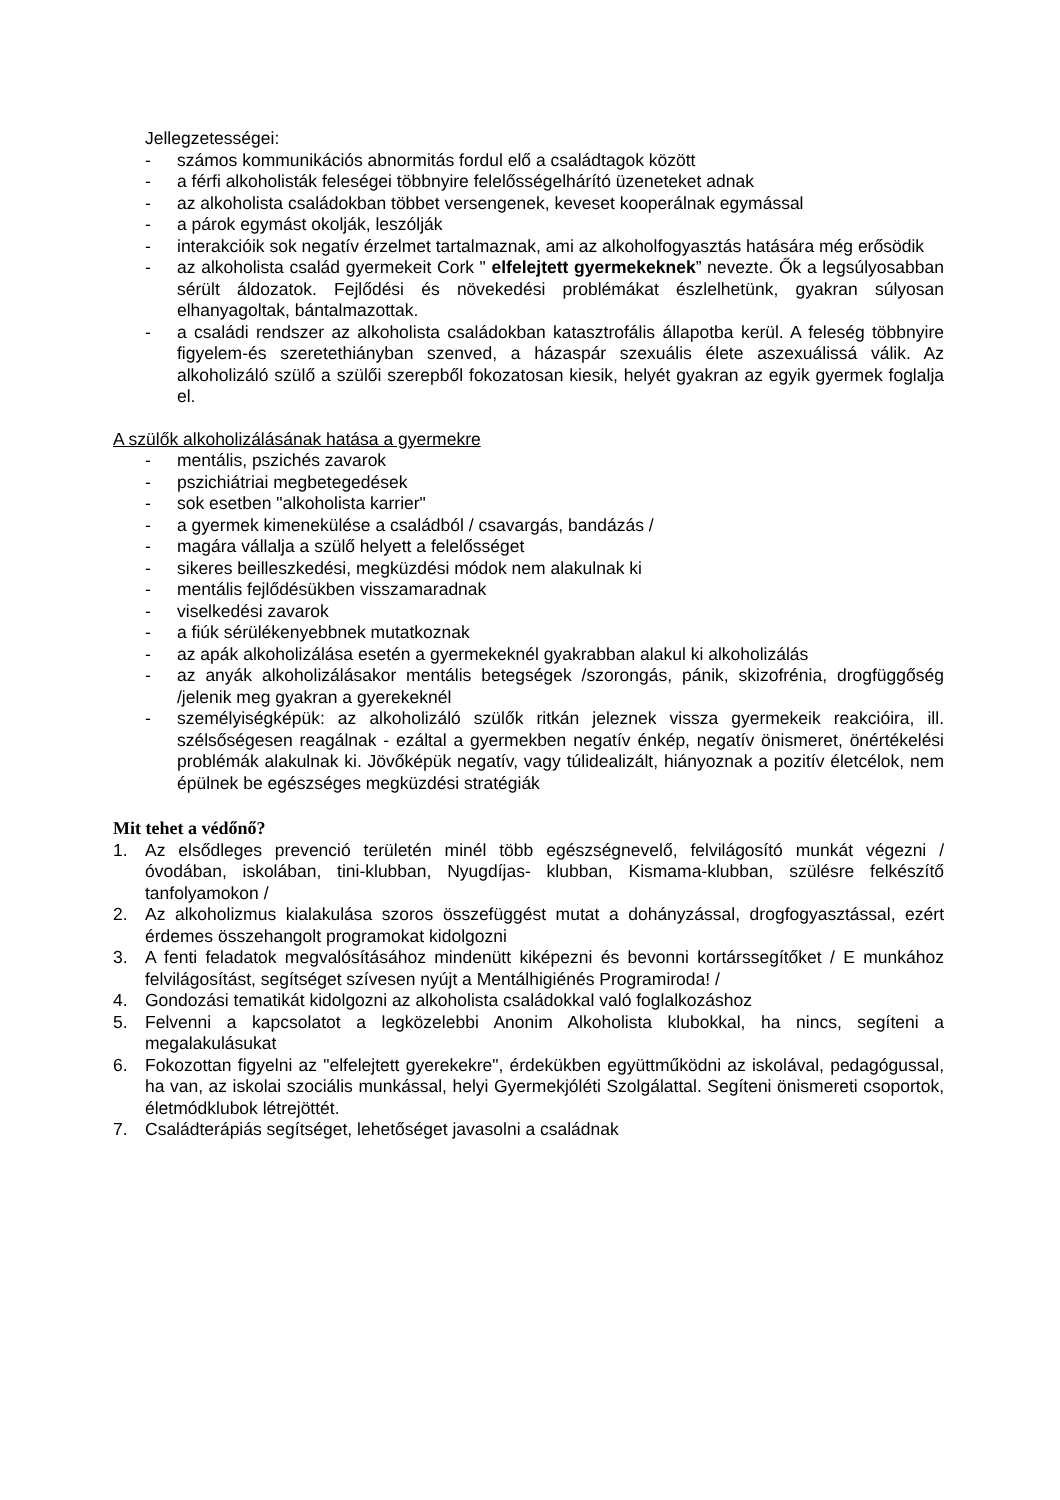Jellegzetességei:
- számos kommunikációs abnormitás fordul elő a családtagok között
- a férfi alkoholisták feleségei többnyire felelősségelhárító üzeneteket adnak
- az alkoholista családokban többet versengenek, keveset kooperálnak egymással
- a párok egymást okolják, leszólják
- interakcióik sok negatív érzelmet tartalmaznak, ami az alkoholfogyasztás hatására még erősödik
- az alkoholista család gyermekeit Cork " elfelejtett gyermekeknek” nevezte. Ők a legsúlyosabban sérült áldozatok. Fejlődési és növekedési problémákat észlelhetünk, gyakran súlyosan elhanyagoltak, bántalmazottak.
- a családi rendszer az alkoholista családokban katasztrofális állapotba kerül. A feleség többnyire figyelem-és szeretethiányban szenved, a házaspár szexuális élete aszexuálissá válik. Az alkoholizáló szülő a szülői szerepből fokozatosan kiesik, helyét gyakran az egyik gyermek foglalja el.
A szülők alkoholizálásának hatása a gyermekre
- mentális, pszichés zavarok
- pszichiátriai megbetegedések
- sok esetben "alkoholista karrier"
- a gyermek kimenekülése a családból / csavargás, bandázás /
- magára vállalja a szülő helyett a felelősséget
- sikeres beilleszkedési, megküzdési módok nem alakulnak ki
- mentális fejlődésükben visszamaradnak
- viselkedési zavarok
- a fiúk sérülékenyebbnek mutatkoznak
- az apák alkoholizálása esetén a gyermekeknél gyakrabban alakul ki alkoholizálás
- az anyák alkoholizálásakor mentális betegségek /szorongás, pánik, skizofrénia, drogfüggőség /jelenik meg gyakran a gyerekeknél
- személyiségképük: az alkoholizáló szülők ritkán jeleznek vissza gyermekeik reakcióira, ill. szélsőségesen reagálnak - ezáltal a gyermekben negatív énkép, negatív önismeret, önértékelési problémák alakulnak ki. Jövőképük negatív, vagy túlidealizált, hiányoznak a pozitív életcélok, nem épülnek be egészséges megküzdési stratégiák
Mit tehet a védőnő?
1. Az elsődleges prevenció területén minél több egészségnevelő, felvilágosító munkát végezni /óvodában, iskolában, tini-klubban, Nyugdíjas- klubban, Kismama-klubban, szülésre felkészítő tanfolyamokon /
2. Az alkoholizmus kialakulása szoros összefüggést mutat a dohányzással, drogfogyasztással, ezért érdemes összehangolt programokat kidolgozni
3. A fenti feladatok megvalósításához mindenütt kiképezni és bevonni kortárssegítőket / E munkához felvilágosítást, segítséget szívesen nyújt a Mentálhigiénés Programiroda! /
4. Gondozási tematikát kidolgozni az alkoholista családokkal való foglalkozáshoz
5. Felvenni a kapcsolatot a legközelebbi Anonim Alkoholista klubokkal, ha nincs, segíteni a megalakulásukat
6. Fokozottan figyelni az "elfelejtett gyerekekre", érdekükben együttműködni az iskolával, pedagógussal, ha van, az iskolai szociális munkással, helyi Gyermekjóléti Szolgálattal. Segíteni önismereti csoportok, életmódklubok létrejöttét.
7. Családterápiás segítséget, lehetőséget javasolni a családnak